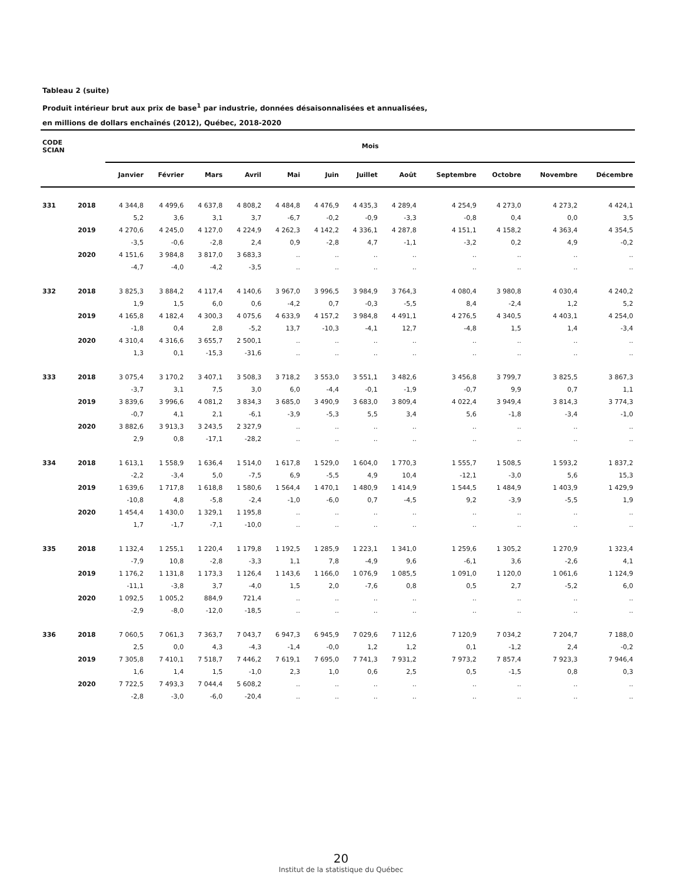Tableau 2 (suite)
Produit intérieur brut aux prix de base<sup>1</sup> par industrie, données désaisonnalisées et annualisées,
en millions de dollars enchaînés (2012), Québec, 2018-2020
| CODE SCIAN | | Mois | | | | | | | | | | | |
| --- | --- | --- | --- | --- | --- | --- | --- | --- | --- | --- | --- | --- | --- |
| | | Janvier | Février | Mars | Avril | Mai | Juin | Juillet | Août | Septembre | Octobre | Novembre | Décembre |
| 331 | 2018 | 4 344,8 | 4 499,6 | 4 637,8 | 4 808,2 | 4 484,8 | 4 476,9 | 4 435,3 | 4 289,4 | 4 254,9 | 4 273,0 | 4 273,2 | 4 424,1 |
| | | 5,2 | 3,6 | 3,1 | 3,7 | -6,7 | -0,2 | -0,9 | -3,3 | -0,8 | 0,4 | 0,0 | 3,5 |
| | 2019 | 4 270,6 | 4 245,0 | 4 127,0 | 4 224,9 | 4 262,3 | 4 142,2 | 4 336,1 | 4 287,8 | 4 151,1 | 4 158,2 | 4 363,4 | 4 354,5 |
| | | -3,5 | -0,6 | -2,8 | 2,4 | 0,9 | -2,8 | 4,7 | -1,1 | -3,2 | 0,2 | 4,9 | -0,2 |
| | 2020 | 4 151,6 | 3 984,8 | 3 817,0 | 3 683,3 | .. | .. | .. | .. | .. | .. | .. | .. |
| | | -4,7 | -4,0 | -4,2 | -3,5 | .. | .. | .. | .. | .. | .. | .. | .. |
| 332 | 2018 | 3 825,3 | 3 884,2 | 4 117,4 | 4 140,6 | 3 967,0 | 3 996,5 | 3 984,9 | 3 764,3 | 4 080,4 | 3 980,8 | 4 030,4 | 4 240,2 |
| | | 1,9 | 1,5 | 6,0 | 0,6 | -4,2 | 0,7 | -0,3 | -5,5 | 8,4 | -2,4 | 1,2 | 5,2 |
| | 2019 | 4 165,8 | 4 182,4 | 4 300,3 | 4 075,6 | 4 633,9 | 4 157,2 | 3 984,8 | 4 491,1 | 4 276,5 | 4 340,5 | 4 403,1 | 4 254,0 |
| | | -1,8 | 0,4 | 2,8 | -5,2 | 13,7 | -10,3 | -4,1 | 12,7 | -4,8 | 1,5 | 1,4 | -3,4 |
| | 2020 | 4 310,4 | 4 316,6 | 3 655,7 | 2 500,1 | .. | .. | .. | .. | .. | .. | .. | .. |
| | | 1,3 | 0,1 | -15,3 | -31,6 | .. | .. | .. | .. | .. | .. | .. | .. |
| 333 | 2018 | 3 075,4 | 3 170,2 | 3 407,1 | 3 508,3 | 3 718,2 | 3 553,0 | 3 551,1 | 3 482,6 | 3 456,8 | 3 799,7 | 3 825,5 | 3 867,3 |
| | | -3,7 | 3,1 | 7,5 | 3,0 | 6,0 | -4,4 | -0,1 | -1,9 | -0,7 | 9,9 | 0,7 | 1,1 |
| | 2019 | 3 839,6 | 3 996,6 | 4 081,2 | 3 834,3 | 3 685,0 | 3 490,9 | 3 683,0 | 3 809,4 | 4 022,4 | 3 949,4 | 3 814,3 | 3 774,3 |
| | | -0,7 | 4,1 | 2,1 | -6,1 | -3,9 | -5,3 | 5,5 | 3,4 | 5,6 | -1,8 | -3,4 | -1,0 |
| | 2020 | 3 882,6 | 3 913,3 | 3 243,5 | 2 327,9 | .. | .. | .. | .. | .. | .. | .. | .. |
| | | 2,9 | 0,8 | -17,1 | -28,2 | .. | .. | .. | .. | .. | .. | .. | .. |
| 334 | 2018 | 1 613,1 | 1 558,9 | 1 636,4 | 1 514,0 | 1 617,8 | 1 529,0 | 1 604,0 | 1 770,3 | 1 555,7 | 1 508,5 | 1 593,2 | 1 837,2 |
| | | -2,2 | -3,4 | 5,0 | -7,5 | 6,9 | -5,5 | 4,9 | 10,4 | -12,1 | -3,0 | 5,6 | 15,3 |
| | 2019 | 1 639,6 | 1 717,8 | 1 618,8 | 1 580,6 | 1 564,4 | 1 470,1 | 1 480,9 | 1 414,9 | 1 544,5 | 1 484,9 | 1 403,9 | 1 429,9 |
| | | -10,8 | 4,8 | -5,8 | -2,4 | -1,0 | -6,0 | 0,7 | -4,5 | 9,2 | -3,9 | -5,5 | 1,9 |
| | 2020 | 1 454,4 | 1 430,0 | 1 329,1 | 1 195,8 | .. | .. | .. | .. | .. | .. | .. | .. |
| | | 1,7 | -1,7 | -7,1 | -10,0 | .. | .. | .. | .. | .. | .. | .. | .. |
| 335 | 2018 | 1 132,4 | 1 255,1 | 1 220,4 | 1 179,8 | 1 192,5 | 1 285,9 | 1 223,1 | 1 341,0 | 1 259,6 | 1 305,2 | 1 270,9 | 1 323,4 |
| | | -7,9 | 10,8 | -2,8 | -3,3 | 1,1 | 7,8 | -4,9 | 9,6 | -6,1 | 3,6 | -2,6 | 4,1 |
| | 2019 | 1 176,2 | 1 131,8 | 1 173,3 | 1 126,4 | 1 143,6 | 1 166,0 | 1 076,9 | 1 085,5 | 1 091,0 | 1 120,0 | 1 061,6 | 1 124,9 |
| | | -11,1 | -3,8 | 3,7 | -4,0 | 1,5 | 2,0 | -7,6 | 0,8 | 0,5 | 2,7 | -5,2 | 6,0 |
| | 2020 | 1 092,5 | 1 005,2 | 884,9 | 721,4 | .. | .. | .. | .. | .. | .. | .. | .. |
| | | -2,9 | -8,0 | -12,0 | -18,5 | .. | .. | .. | .. | .. | .. | .. | .. |
| 336 | 2018 | 7 060,5 | 7 061,3 | 7 363,7 | 7 043,7 | 6 947,3 | 6 945,9 | 7 029,6 | 7 112,6 | 7 120,9 | 7 034,2 | 7 204,7 | 7 188,0 |
| | | 2,5 | 0,0 | 4,3 | -4,3 | -1,4 | -0,0 | 1,2 | 1,2 | 0,1 | -1,2 | 2,4 | -0,2 |
| | 2019 | 7 305,8 | 7 410,1 | 7 518,7 | 7 446,2 | 7 619,1 | 7 695,0 | 7 741,3 | 7 931,2 | 7 973,2 | 7 857,4 | 7 923,3 | 7 946,4 |
| | | 1,6 | 1,4 | 1,5 | -1,0 | 2,3 | 1,0 | 0,6 | 2,5 | 0,5 | -1,5 | 0,8 | 0,3 |
| | 2020 | 7 722,5 | 7 493,3 | 7 044,4 | 5 608,2 | .. | .. | .. | .. | .. | .. | .. | .. |
| | | -2,8 | -3,0 | -6,0 | -20,4 | .. | .. | .. | .. | .. | .. | .. | .. |
20
Institut de la statistique du Québec